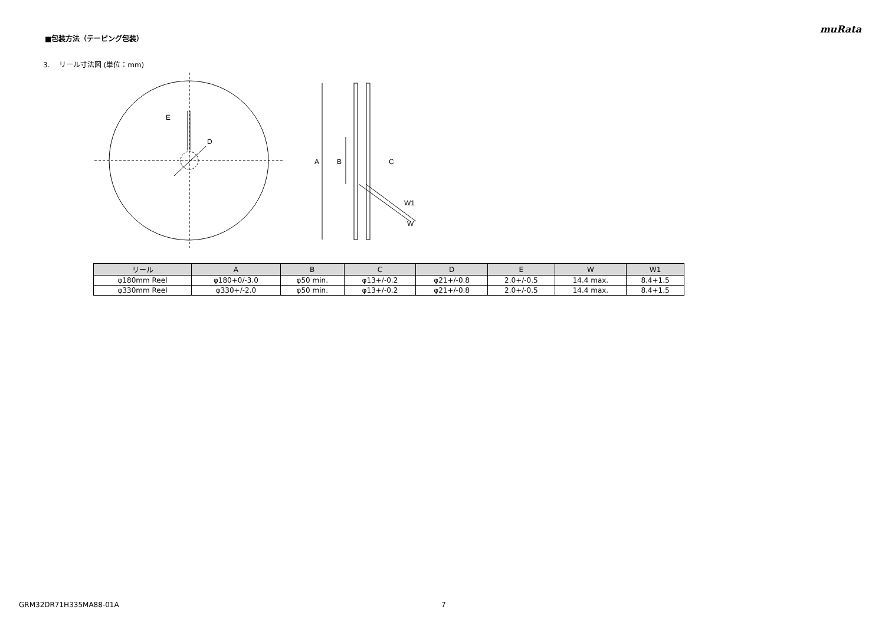muRata
■包装方法（テーピング包装）
3. リール寸法図 (単位：mm)
E
D
A
B
C
W1
W
| リール | A | B | C | D | E | W | W1 |
| --- | --- | --- | --- | --- | --- | --- | --- |
| φ180mm Reel | φ180+0/-3.0 | φ50 min. | φ13+/-0.2 | φ21+/-0.8 | 2.0+/-0.5 | 14.4 max. | 8.4+1.5 |
| φ330mm Reel | φ330+/-2.0 | φ50 min. | φ13+/-0.2 | φ21+/-0.8 | 2.0+/-0.5 | 14.4 max. | 8.4+1.5 |
GRM32DR71H335MA88-01A 7